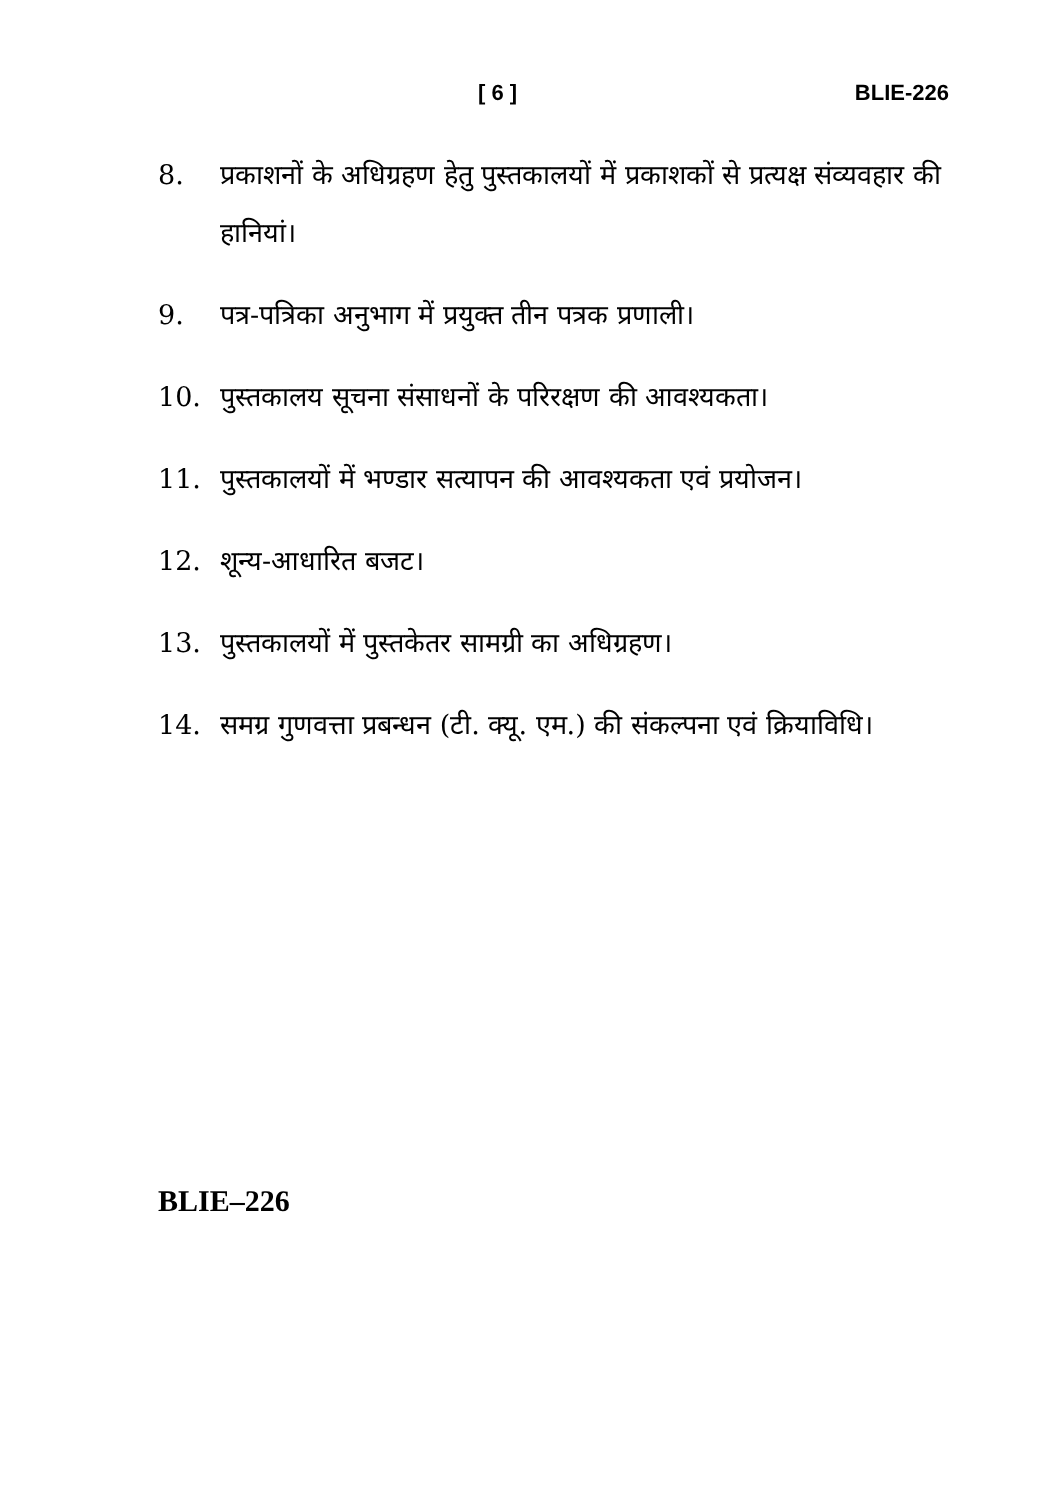[ 6 ] BLIE-226
8. प्रकाशनों के अधिग्रहण हेतु पुस्तकालयों में प्रकाशकों से प्रत्यक्ष संव्यवहार की हानियां।
9. पत्र-पत्रिका अनुभाग में प्रयुक्त तीन पत्रक प्रणाली।
10. पुस्तकालय सूचना संसाधनों के परिरक्षण की आवश्यकता।
11. पुस्तकालयों में भण्डार सत्यापन की आवश्यकता एवं प्रयोजन।
12. शून्य-आधारित बजट।
13. पुस्तकालयों में पुस्तकेतर सामग्री का अधिग्रहण।
14. समग्र गुणवत्ता प्रबन्धन (टी. क्यू. एम.) की संकल्पना एवं क्रियाविधि।
BLIE–226